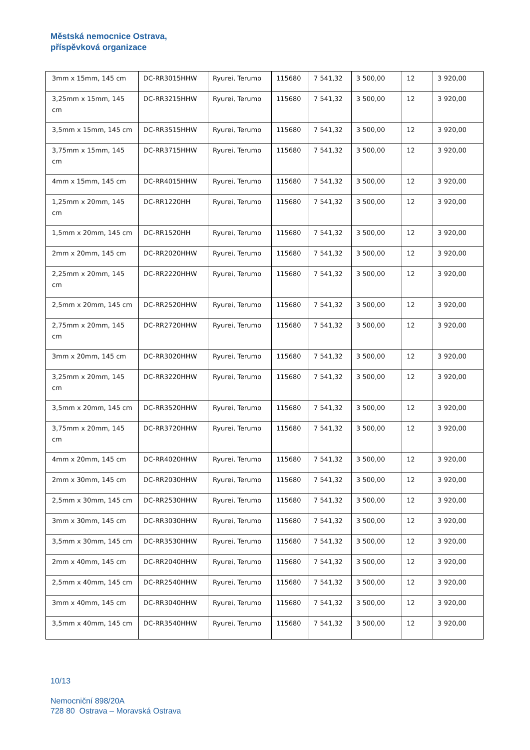Městská nemocnice Ostrava,
příspěvková organizace
| 3mm x 15mm, 145 cm | DC-RR3015HHW | Ryurei, Terumo | 115680 | 7 541,32 | 3 500,00 | 12 | 3 920,00 |
| 3,25mm x 15mm, 145 cm | DC-RR3215HHW | Ryurei, Terumo | 115680 | 7 541,32 | 3 500,00 | 12 | 3 920,00 |
| 3,5mm x 15mm, 145 cm | DC-RR3515HHW | Ryurei, Terumo | 115680 | 7 541,32 | 3 500,00 | 12 | 3 920,00 |
| 3,75mm x 15mm, 145 cm | DC-RR3715HHW | Ryurei, Terumo | 115680 | 7 541,32 | 3 500,00 | 12 | 3 920,00 |
| 4mm x 15mm, 145 cm | DC-RR4015HHW | Ryurei, Terumo | 115680 | 7 541,32 | 3 500,00 | 12 | 3 920,00 |
| 1,25mm x 20mm, 145 cm | DC-RR1220HH | Ryurei, Terumo | 115680 | 7 541,32 | 3 500,00 | 12 | 3 920,00 |
| 1,5mm x 20mm, 145 cm | DC-RR1520HH | Ryurei, Terumo | 115680 | 7 541,32 | 3 500,00 | 12 | 3 920,00 |
| 2mm x 20mm, 145 cm | DC-RR2020HHW | Ryurei, Terumo | 115680 | 7 541,32 | 3 500,00 | 12 | 3 920,00 |
| 2,25mm x 20mm, 145 cm | DC-RR2220HHW | Ryurei, Terumo | 115680 | 7 541,32 | 3 500,00 | 12 | 3 920,00 |
| 2,5mm x 20mm, 145 cm | DC-RR2520HHW | Ryurei, Terumo | 115680 | 7 541,32 | 3 500,00 | 12 | 3 920,00 |
| 2,75mm x 20mm, 145 cm | DC-RR2720HHW | Ryurei, Terumo | 115680 | 7 541,32 | 3 500,00 | 12 | 3 920,00 |
| 3mm x 20mm, 145 cm | DC-RR3020HHW | Ryurei, Terumo | 115680 | 7 541,32 | 3 500,00 | 12 | 3 920,00 |
| 3,25mm x 20mm, 145 cm | DC-RR3220HHW | Ryurei, Terumo | 115680 | 7 541,32 | 3 500,00 | 12 | 3 920,00 |
| 3,5mm x 20mm, 145 cm | DC-RR3520HHW | Ryurei, Terumo | 115680 | 7 541,32 | 3 500,00 | 12 | 3 920,00 |
| 3,75mm x 20mm, 145 cm | DC-RR3720HHW | Ryurei, Terumo | 115680 | 7 541,32 | 3 500,00 | 12 | 3 920,00 |
| 4mm x 20mm, 145 cm | DC-RR4020HHW | Ryurei, Terumo | 115680 | 7 541,32 | 3 500,00 | 12 | 3 920,00 |
| 2mm x 30mm, 145 cm | DC-RR2030HHW | Ryurei, Terumo | 115680 | 7 541,32 | 3 500,00 | 12 | 3 920,00 |
| 2,5mm x 30mm, 145 cm | DC-RR2530HHW | Ryurei, Terumo | 115680 | 7 541,32 | 3 500,00 | 12 | 3 920,00 |
| 3mm x 30mm, 145 cm | DC-RR3030HHW | Ryurei, Terumo | 115680 | 7 541,32 | 3 500,00 | 12 | 3 920,00 |
| 3,5mm x 30mm, 145 cm | DC-RR3530HHW | Ryurei, Terumo | 115680 | 7 541,32 | 3 500,00 | 12 | 3 920,00 |
| 2mm x 40mm, 145 cm | DC-RR2040HHW | Ryurei, Terumo | 115680 | 7 541,32 | 3 500,00 | 12 | 3 920,00 |
| 2,5mm x 40mm, 145 cm | DC-RR2540HHW | Ryurei, Terumo | 115680 | 7 541,32 | 3 500,00 | 12 | 3 920,00 |
| 3mm x 40mm, 145 cm | DC-RR3040HHW | Ryurei, Terumo | 115680 | 7 541,32 | 3 500,00 | 12 | 3 920,00 |
| 3,5mm x 40mm, 145 cm | DC-RR3540HHW | Ryurei, Terumo | 115680 | 7 541,32 | 3 500,00 | 12 | 3 920,00 |
10/13
Nemocniční 898/20A
728 80 Ostrava – Moravská Ostrava